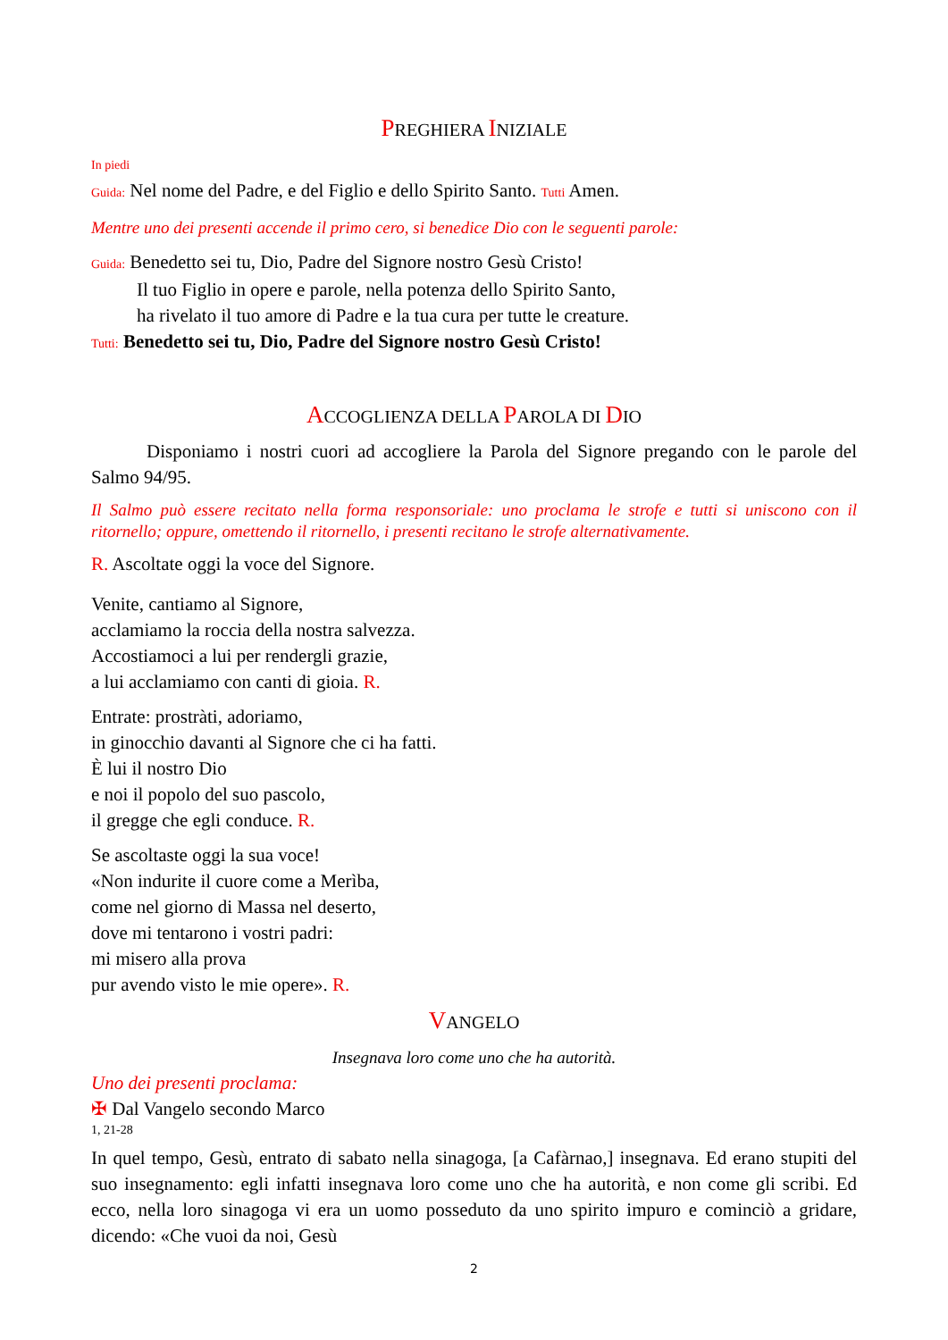PREGHIERA INIZIALE
In piedi
Guida: Nel nome del Padre, e del Figlio e dello Spirito Santo. Tutti Amen.
Mentre uno dei presenti accende il primo cero, si benedice Dio con le seguenti parole:
Guida: Benedetto sei tu, Dio, Padre del Signore nostro Gesù Cristo!
Il tuo Figlio in opere e parole, nella potenza dello Spirito Santo,
ha rivelato il tuo amore di Padre e la tua cura per tutte le creature.
Tutti: Benedetto sei tu, Dio, Padre del Signore nostro Gesù Cristo!
ACCOGLIENZA DELLA PAROLA DI DIO
Disponiamo i nostri cuori ad accogliere la Parola del Signore pregando con le parole del Salmo 94/95.
Il Salmo può essere recitato nella forma responsoriale: uno proclama le strofe e tutti si uniscono con il ritornello; oppure, omettendo il ritornello, i presenti recitano le strofe alternativamente.
R. Ascoltate oggi la voce del Signore.
Venite, cantiamo al Signore,
acclamiamo la roccia della nostra salvezza.
Accostiamoci a lui per rendergli grazie,
a lui acclamiamo con canti di gioia. R.
Entrate: prostràti, adoriamo,
in ginocchio davanti al Signore che ci ha fatti.
È lui il nostro Dio
e noi il popolo del suo pascolo,
il gregge che egli conduce. R.
Se ascoltaste oggi la sua voce!
«Non indurite il cuore come a Merìba,
come nel giorno di Massa nel deserto,
dove mi tentarono i vostri padri:
mi misero alla prova
pur avendo visto le mie opere». R.
VANGELO
Insegnava loro come uno che ha autorità.
Uno dei presenti proclama:
✠ Dal Vangelo secondo Marco
1, 21-28
In quel tempo, Gesù, entrato di sabato nella sinagoga, [a Cafàrnao,] insegnava. Ed erano stupiti del suo insegnamento: egli infatti insegnava loro come uno che ha autorità, e non come gli scribi. Ed ecco, nella loro sinagoga vi era un uomo posseduto da uno spirito impuro e cominciò a gridare, dicendo: «Che vuoi da noi, Gesù
2